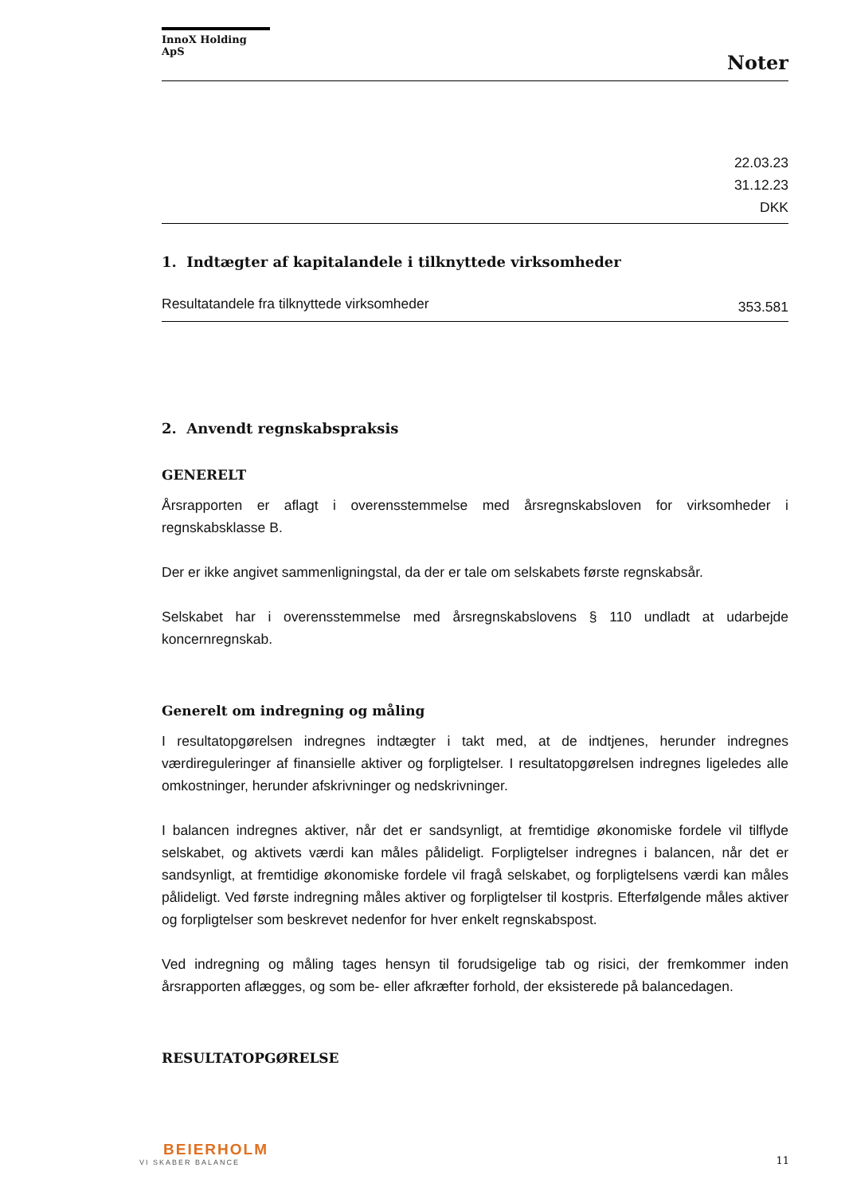InnoX Holding ApS
Noter
| | 22.03.23 31.12.23 DKK |
| --- | --- |
1. Indtægter af kapitalandele i tilknyttede virksomheder
| Resultatandele fra tilknyttede virksomheder | 353.581 |
2. Anvendt regnskabspraksis
GENERELT
Årsrapporten er aflagt i overensstemmelse med årsregnskabsloven for virksomheder i regnskabsklasse B.
Der er ikke angivet sammenligningstal, da der er tale om selskabets første regnskabsår.
Selskabet har i overensstemmelse med årsregnskabslovens § 110 undladt at udarbejde koncernregnskab.
Generelt om indregning og måling
I resultatopgørelsen indregnes indtægter i takt med, at de indtjenes, herunder indregnes værdireguleringer af finansielle aktiver og forpligtelser. I resultatopgørelsen indregnes ligeledes alle omkostninger, herunder afskrivninger og nedskrivninger.
I balancen indregnes aktiver, når det er sandsynligt, at fremtidige økonomiske fordele vil tilflyde selskabet, og aktivets værdi kan måles pålideligt. Forpligtelser indregnes i balancen, når det er sandsynligt, at fremtidige økonomiske fordele vil fragå selskabet, og forpligtelsens værdi kan måles pålideligt. Ved første indregning måles aktiver og forpligtelser til kostpris. Efterfølgende måles aktiver og forpligtelser som beskrevet nedenfor for hver enkelt regnskabspost.
Ved indregning og måling tages hensyn til forudsigelige tab og risici, der fremkommer inden årsrapporten aflægges, og som be- eller afkræfter forhold, der eksisterede på balancedagen.
RESULTATOPGØRELSE
| BEIERHOLM VI SKABER BALANCE | 11 |